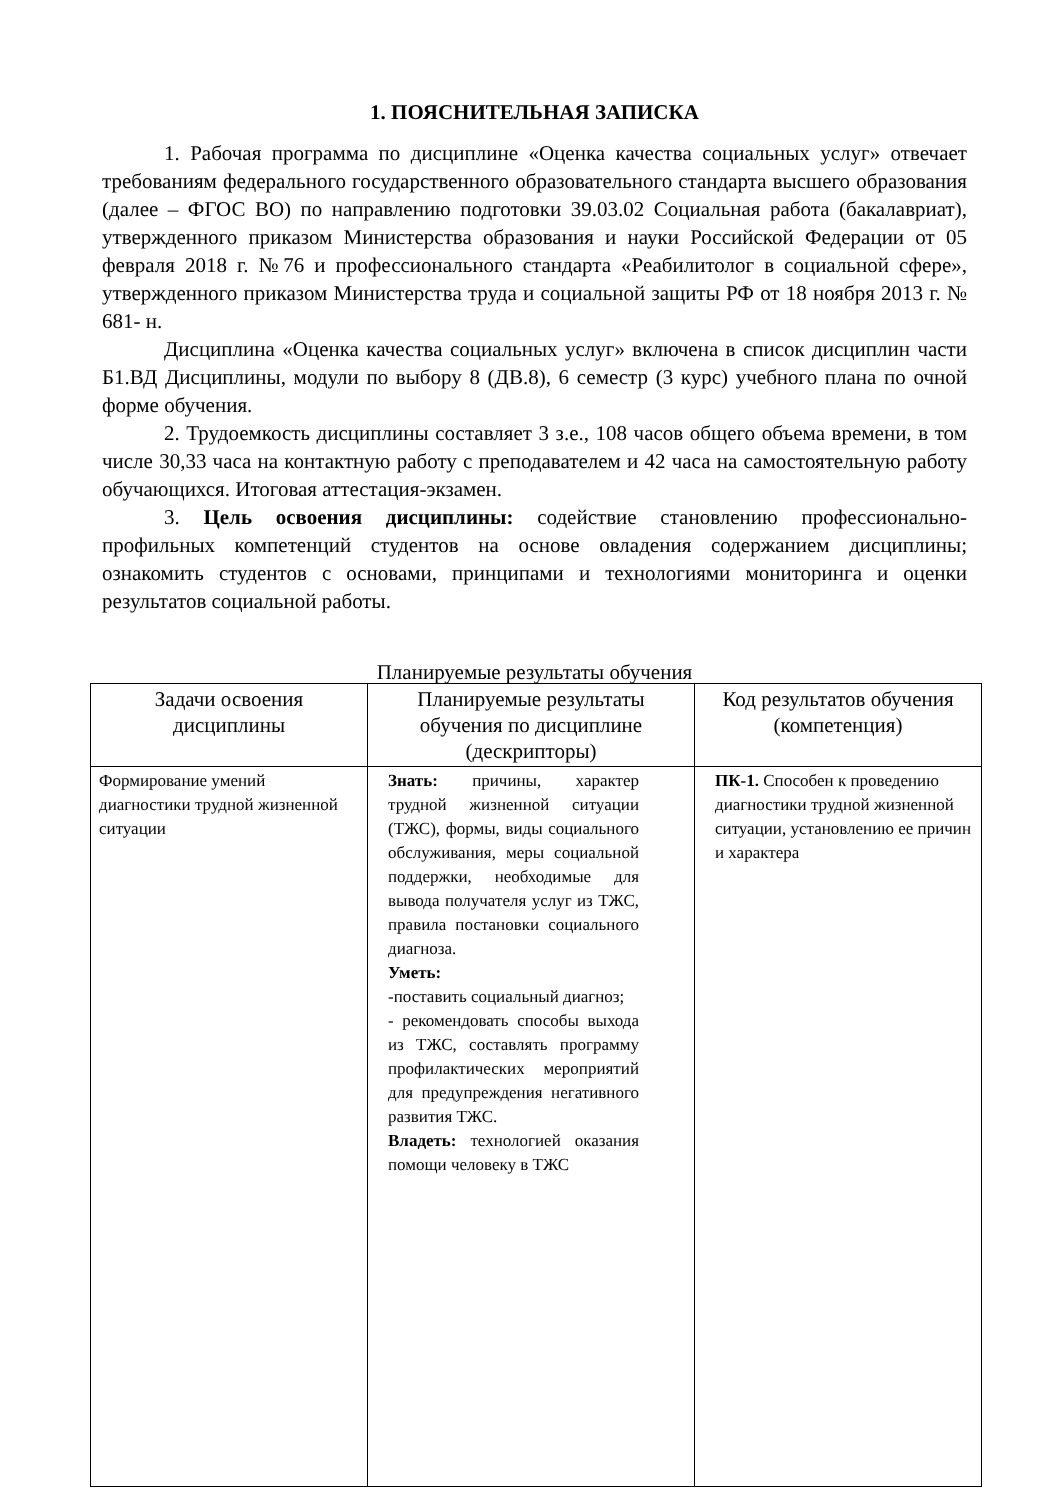1. ПОЯСНИТЕЛЬНАЯ ЗАПИСКА
1. Рабочая программа по дисциплине «Оценка качества социальных услуг» отвечает требованиям федерального государственного образовательного стандарта высшего образования (далее – ФГОС ВО) по направлению подготовки 39.03.02 Социальная работа (бакалавриат), утвержденного приказом Министерства образования и науки Российской Федерации от 05 февраля 2018 г. №76 и профессионального стандарта «Реабилитолог в социальной сфере», утвержденного приказом Министерства труда и социальной защиты РФ от 18 ноября 2013 г. № 681- н.
Дисциплина «Оценка качества социальных услуг» включена в список дисциплин части Б1.ВД Дисциплины, модули по выбору 8 (ДВ.8), 6 семестр (3 курс) учебного плана по очной форме обучения.
2. Трудоемкость дисциплины составляет 3 з.е., 108 часов общего объема времени, в том числе 30,33 часа на контактную работу с преподавателем и 42 часа на самостоятельную работу обучающихся. Итоговая аттестация-экзамен.
3. Цель освоения дисциплины: содействие становлению профессионально-профильных компетенций студентов на основе овладения содержанием дисциплины; ознакомить студентов с основами, принципами и технологиями мониторинга и оценки результатов социальной работы.
Планируемые результаты обучения
| Задачи освоения дисциплины | Планируемые результаты обучения по дисциплине (дескрипторы) | Код результатов обучения (компетенция) |
| --- | --- | --- |
| Формирование умений диагностики трудной жизненной ситуации | Знать: причины, характер трудной жизненной ситуации (ТЖС), формы, виды социального обслуживания, меры социальной поддержки, необходимые для вывода получателя услуг из ТЖС, правила постановки социального диагноза. Уметь: -поставить социальный диагноз; - рекомендовать способы выхода из ТЖС, составлять программу профилактических мероприятий для предупреждения негативного развития ТЖС. Владеть: технологией оказания помощи человеку в ТЖС | ПК-1. Способен к проведению диагностики трудной жизненной ситуации, установлению ее причин и характера |